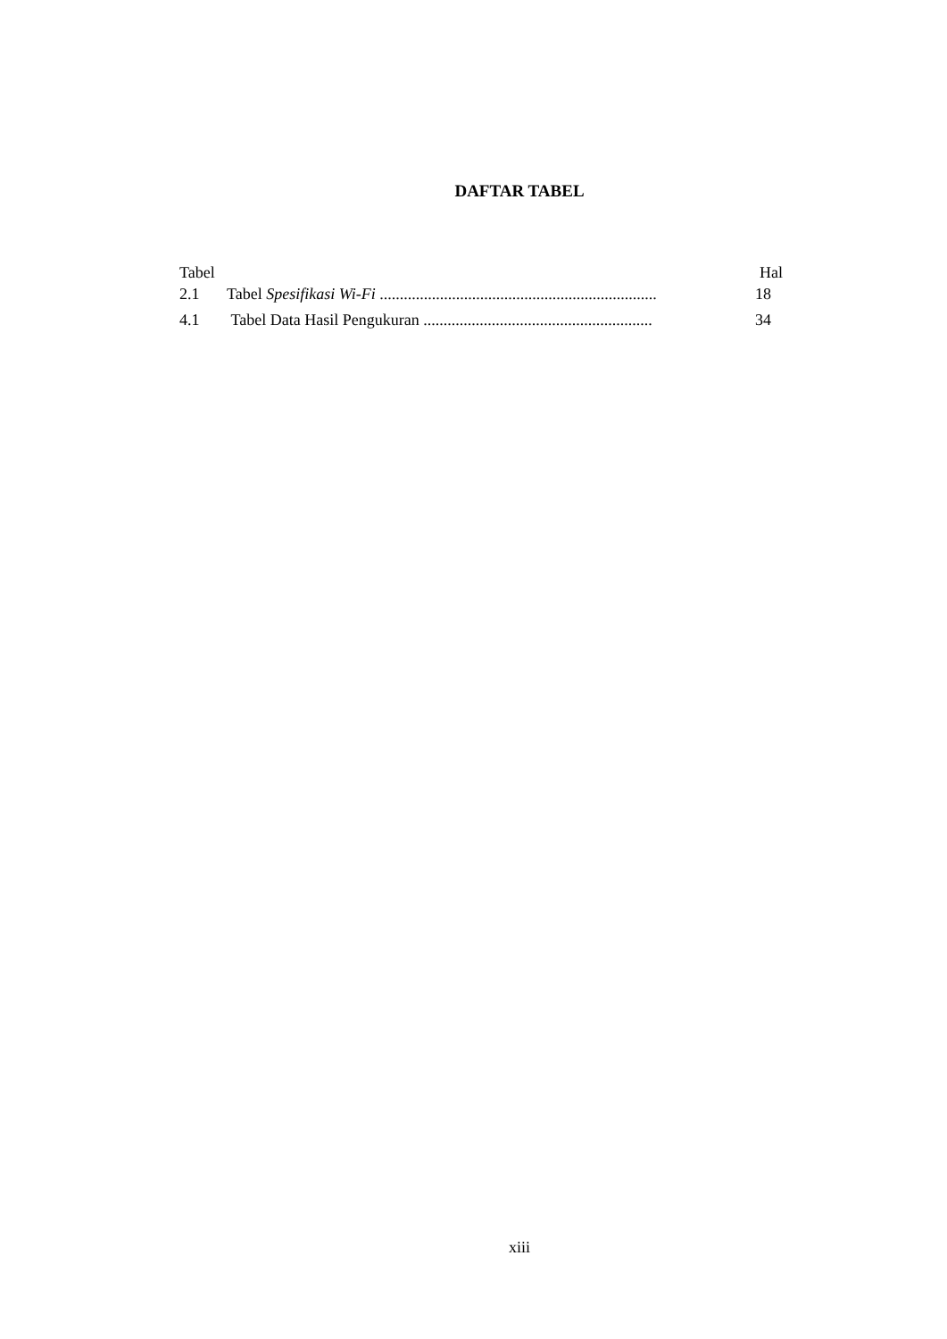DAFTAR TABEL
Tabel Hal
2.1 Tabel Spesifikasi Wi-Fi ..................................................................... 18
4.1 Tabel Data Hasil Pengukuran ......................................................... 34
xiii